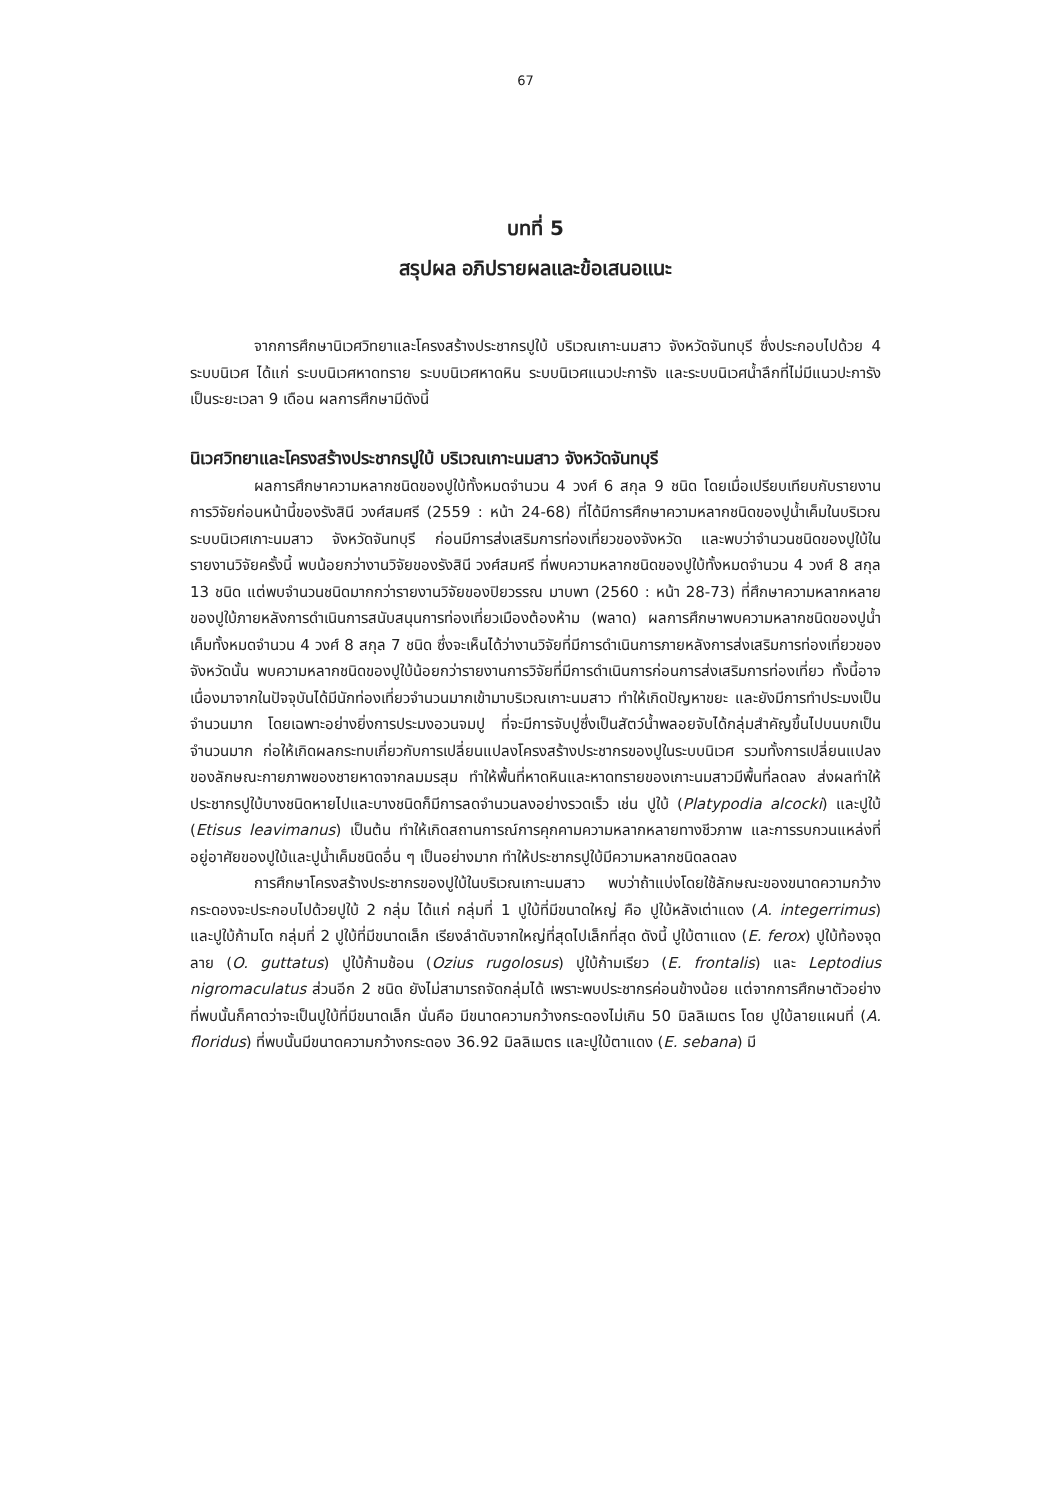67
บทที่ 5
สรุปผล อภิปรายผลและข้อเสนอแนะ
จากการศึกษานิเวศวิทยาและโครงสร้างประชากรปูใบ้ บริเวณเกาะนมสาว จังหวัดจันทบุรี ซึ่งประกอบไปด้วย 4 ระบบนิเวศ ได้แก่ ระบบนิเวศหาดทราย ระบบนิเวศหาดหิน ระบบนิเวศแนวปะการัง และระบบนิเวศน้ำลึกที่ไม่มีแนวปะการัง เป็นระยะเวลา 9 เดือน ผลการศึกษามีดังนี้
นิเวศวิทยาและโครงสร้างประชากรปูใบ้ บริเวณเกาะนมสาว จังหวัดจันทบุรี
ผลการศึกษาความหลากชนิดของปูใบ้ทั้งหมดจำนวน 4 วงศ์ 6 สกุล 9 ชนิด โดยเมื่อเปรียบเทียบกับรายงานการวิจัยก่อนหน้านี้ของรังสินี วงศ์สมศรี (2559 : หน้า 24-68) ที่ได้มีการศึกษาความหลากชนิดของปูน้ำเค็มในบริเวณระบบนิเวศเกาะนมสาว จังหวัดจันทบุรี ก่อนมีการส่งเสริมการท่องเที่ยวของจังหวัด และพบว่าจำนวนชนิดของปูใบ้ในรายงานวิจัยครั้งนี้ พบน้อยกว่างานวิจัยของรังสินี วงศ์สมศรี ที่พบความหลากชนิดของปูใบ้ทั้งหมดจำนวน 4 วงศ์ 8 สกุล 13 ชนิด แต่พบจำนวนชนิดมากกว่ารายงานวิจัยของปิยวรรณ มาบพา (2560 : หน้า 28-73) ที่ศึกษาความหลากหลายของปูใบ้ภายหลังการดำเนินการสนับสนุนการท่องเที่ยวเมืองต้องห้าม (พลาด) ผลการศึกษาพบความหลากชนิดของปูน้ำเค็มทั้งหมดจำนวน 4 วงศ์ 8 สกุล 7 ชนิด ซึ่งจะเห็นได้ว่างานวิจัยที่มีการดำเนินการภายหลังการส่งเสริมการท่องเที่ยวของจังหวัดนั้น พบความหลากชนิดของปูใบ้น้อยกว่ารายงานการวิจัยที่มีการดำเนินการก่อนการส่งเสริมการท่องเที่ยว ทั้งนี้อาจเนื่องมาจากในปัจจุบันได้มีนักท่องเที่ยวจำนวนมากเข้ามาบริเวณเกาะนมสาว ทำให้เกิดปัญหาขยะ และยังมีการทำประมงเป็นจำนวนมาก โดยเฉพาะอย่างยิ่งการประมงอวนจมปู ที่จะมีการจับปูซึ่งเป็นสัตว์น้ำพลอยจับได้กลุ่มสำคัญขึ้นไปบนบกเป็นจำนวนมาก ก่อให้เกิดผลกระทบเกี่ยวกับการเปลี่ยนแปลงโครงสร้างประชากรของปูในระบบนิเวศ รวมทั้งการเปลี่ยนแปลงของลักษณะกายภาพของชายหาดจากลมมรสุม ทำให้พื้นที่หาดหินและหาดทรายของเกาะนมสาวมีพื้นที่ลดลง ส่งผลทำให้ประชากรปูใบ้บางชนิดหายไปและบางชนิดก็มีการลดจำนวนลงอย่างรวดเร็ว เช่น ปูใบ้ (Platypodia alcocki) และปูใบ้ (Etisus leavimanus) เป็นต้น ทำให้เกิดสถานการณ์การคุกคามความหลากหลายทางชีวภาพ และการรบกวนแหล่งที่อยู่อาศัยของปูใบ้และปูน้ำเค็มชนิดอื่น ๆ เป็นอย่างมาก ทำให้ประชากรปูใบ้มีความหลากชนิดลดลง
การศึกษาโครงสร้างประชากรของปูใบ้ในบริเวณเกาะนมสาว พบว่าถ้าแบ่งโดยใช้ลักษณะของขนาดความกว้างกระดองจะประกอบไปด้วยปูใบ้ 2 กลุ่ม ได้แก่ กลุ่มที่ 1 ปูใบ้ที่มีขนาดใหญ่ คือ ปูใบ้หลังเต่าแดง (A. integerrimus) และปูใบ้ก้ามโต กลุ่มที่ 2 ปูใบ้ที่มีขนาดเล็ก เรียงลำดับจากใหญ่ที่สุดไปเล็กที่สุด ดังนี้ ปูใบ้ตาแดง (E. ferox) ปูใบ้ท้องจุดลาย (O. guttatus) ปูใบ้ก้ามช้อน (Ozius rugolosus) ปูใบ้ก้ามเรียว (E. frontalis) และ Leptodius nigromaculatus ส่วนอีก 2 ชนิด ยังไม่สามารถจัดกลุ่มได้ เพราะพบประชากรค่อนข้างน้อย แต่จากการศึกษาตัวอย่างที่พบนั้นก็คาดว่าจะเป็นปูใบ้ที่มีขนาดเล็ก นั่นคือ มีขนาดความกว้างกระดองไม่เกิน 50 มิลลิเมตร โดย ปูใบ้ลายแผนที่ (A. floridus) ที่พบนั้นมีขนาดความกว้างกระดอง 36.92 มิลลิเมตร และปูใบ้ตาแดง (E. sebana) มี